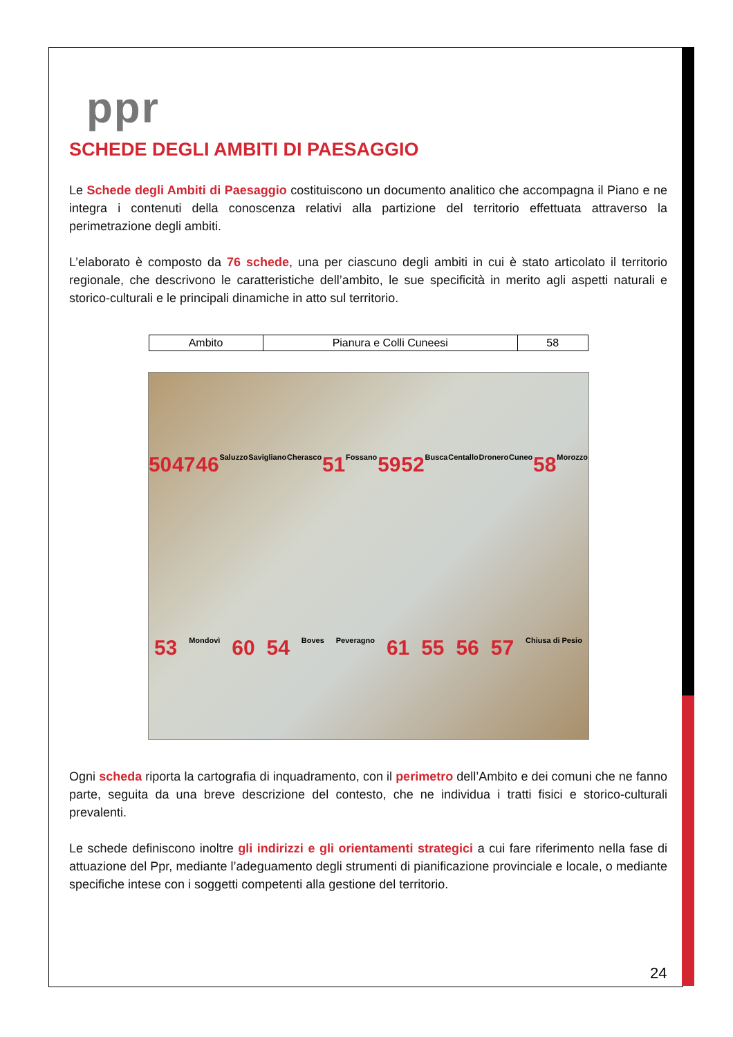ppr
SCHEDE DEGLI AMBITI DI PAESAGGIO
Le Schede degli Ambiti di Paesaggio costituiscono un documento analitico che accompagna il Piano e ne integra i contenuti della conoscenza relativi alla partizione del territorio effettuata attraverso la perimetrazione degli ambiti.
L’elaborato è composto da 76 schede, una per ciascuno degli ambiti in cui è stato articolato il territorio regionale, che descrivono le caratteristiche dell’ambito, le sue specificità in merito agli aspetti naturali e storico-culturali e le principali dinamiche in atto sul territorio.
| Ambito | Pianura e Colli Cuneesi | 58 |
50 47 46 Saluzzo Savigliano Cherasco 51 Fossano 59 52 Busca Centallo Dronero Cuneo 58 Morozzo 53 Mondovì 60 54 Boves Peveragno 61 55 56 57 Chiusa di Pesio
Ogni scheda riporta la cartografia di inquadramento, con il perimetro dell’Ambito e dei comuni che ne fanno parte, seguita da una breve descrizione del contesto, che ne individua i tratti fisici e storico-culturali prevalenti.
Le schede definiscono inoltre gli indirizzi e gli orientamenti strategici a cui fare riferimento nella fase di attuazione del Ppr, mediante l’adeguamento degli strumenti di pianificazione provinciale e locale, o mediante specifiche intese con i soggetti competenti alla gestione del territorio.
24